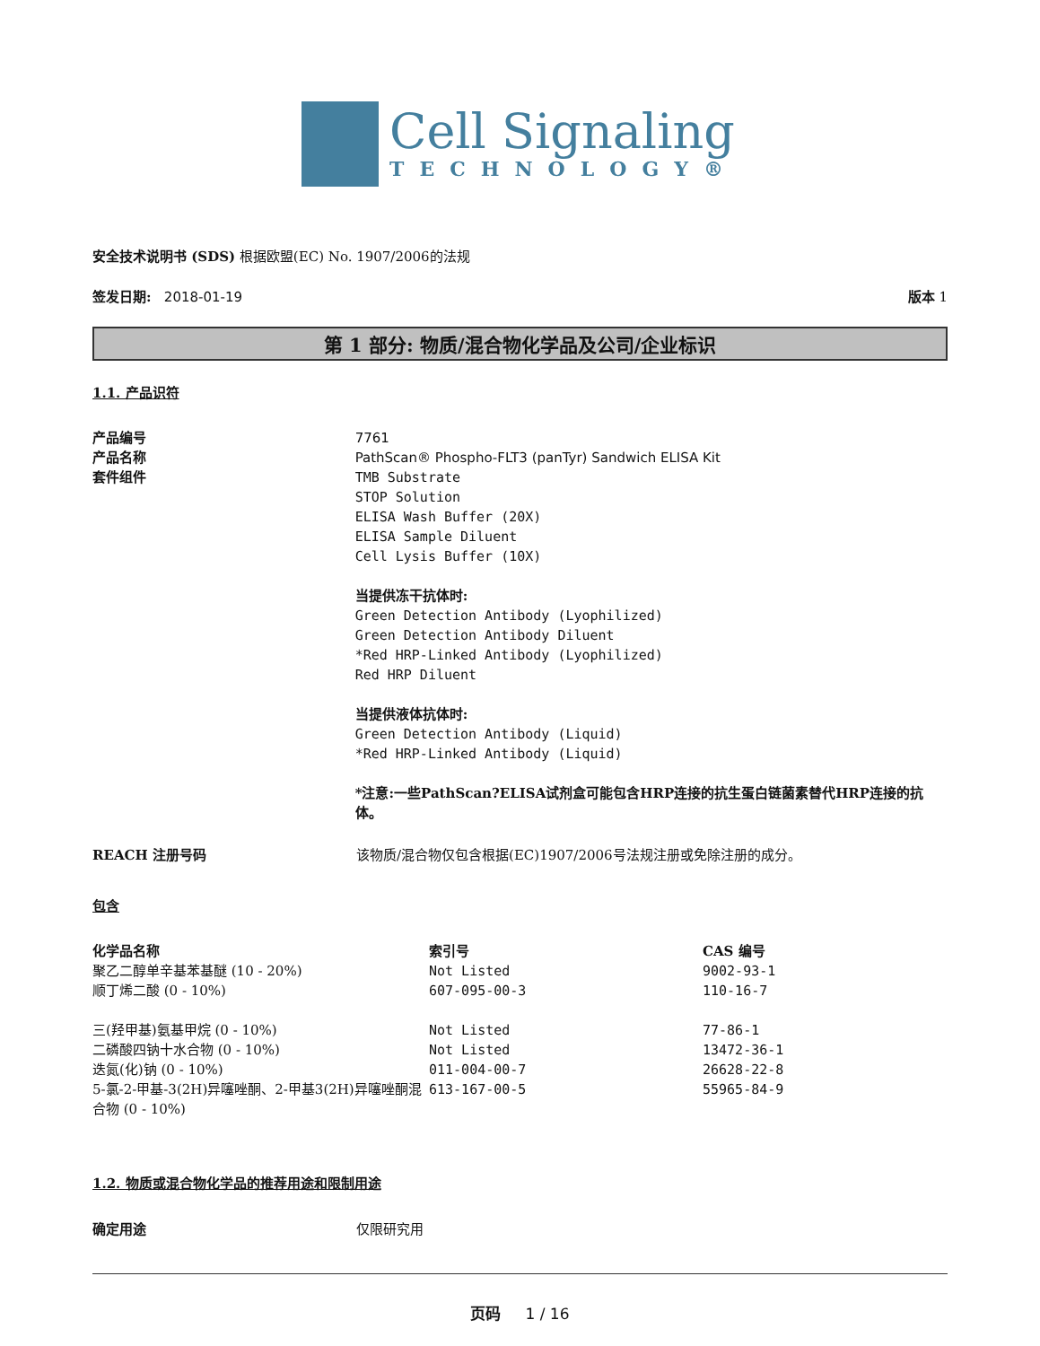Cell Signaling
TECHNOLOGY®
安全技术说明书 (SDS) 根据欧盟(EC) No. 1907/2006的法规
签发日期: 2018-01-19 版本 1
第 1 部分: 物质/混合物化学品及公司/企业标识
1.1. 产品识符
产品编号
产品名称
套件组件
7761
PathScan® Phospho-FLT3 (panTyr) Sandwich ELISA Kit
TMB Substrate
STOP Solution
ELISA Wash Buffer (20X)
ELISA Sample Diluent
Cell Lysis Buffer (10X)
当提供冻干抗体时:
Green Detection Antibody (Lyophilized)
Green Detection Antibody Diluent
*Red HRP-Linked Antibody (Lyophilized)
Red HRP Diluent
当提供液体抗体时:
Green Detection Antibody (Liquid)
*Red HRP-Linked Antibody (Liquid)
*注意:一些PathScan?ELISA试剂盒可能包含HRP连接的抗生蛋白链菌素替代HRP连接的抗体。
REACH 注册号码 该物质/混合物仅包含根据(EC)1907/2006号法规注册或免除注册的成分。
包含
| 化学品名称 | 索引号 | CAS 编号 |
| --- | --- | --- |
| 聚乙二醇单辛基苯基醚 (10 - 20%) | Not Listed | 9002-93-1 |
| 顺丁烯二酸 (0 - 10%) | 607-095-00-3 | 110-16-7 |
| 三(羟甲基)氨基甲烷 (0 - 10%) | Not Listed | 77-86-1 |
| 二磷酸四钠十水合物 (0 - 10%) | Not Listed | 13472-36-1 |
| 迭氮(化)钠 (0 - 10%) | 011-004-00-7 | 26628-22-8 |
| 5-氯-2-甲基-3(2H)异噻唑酮、2-甲基3(2H)异噻唑酮混合物 (0 - 10%) | 613-167-00-5 | 55965-84-9 |
1.2. 物质或混合物化学品的推荐用途和限制用途
确定用途 仅限研究用
页码 1 / 16